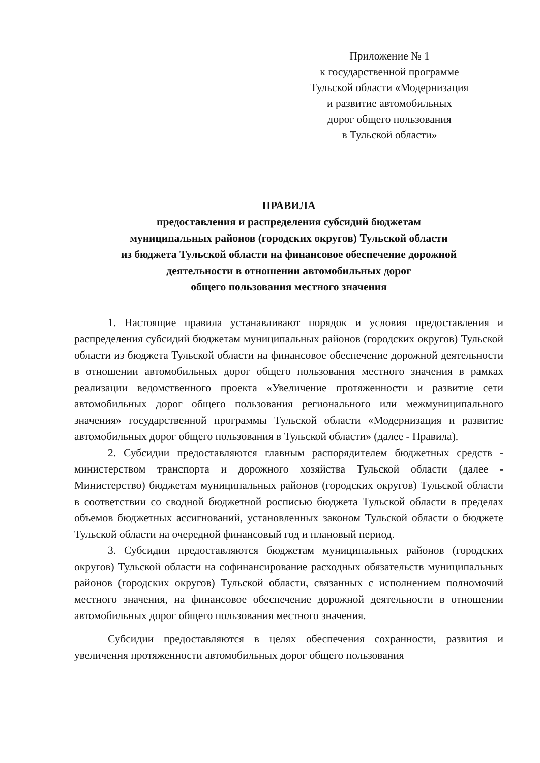Приложение № 1
к государственной программе
Тульской области «Модернизация
и развитие автомобильных
дорог общего пользования
в Тульской области»
ПРАВИЛА
предоставления и распределения субсидий бюджетам
муниципальных районов (городских округов) Тульской области
из бюджета Тульской области на финансовое обеспечение дорожной
деятельности в отношении автомобильных дорог
общего пользования местного значения
1. Настоящие правила устанавливают порядок и условия предоставления и распределения субсидий бюджетам муниципальных районов (городских округов) Тульской области из бюджета Тульской области на финансовое обеспечение дорожной деятельности в отношении автомобильных дорог общего пользования местного значения в рамках реализации ведомственного проекта «Увеличение протяженности и развитие сети автомобильных дорог общего пользования регионального или межмуниципального значения» государственной программы Тульской области «Модернизация и развитие автомобильных дорог общего пользования в Тульской области» (далее - Правила).
2. Субсидии предоставляются главным распорядителем бюджетных средств - министерством транспорта и дорожного хозяйства Тульской области (далее - Министерство) бюджетам муниципальных районов (городских округов) Тульской области в соответствии со сводной бюджетной росписью бюджета Тульской области в пределах объемов бюджетных ассигнований, установленных законом Тульской области о бюджете Тульской области на очередной финансовый год и плановый период.
3. Субсидии предоставляются бюджетам муниципальных районов (городских округов) Тульской области на софинансирование расходных обязательств муниципальных районов (городских округов) Тульской области, связанных с исполнением полномочий местного значения, на финансовое обеспечение дорожной деятельности в отношении автомобильных дорог общего пользования местного значения.
Субсидии предоставляются в целях обеспечения сохранности, развития и увеличения протяженности автомобильных дорог общего пользования